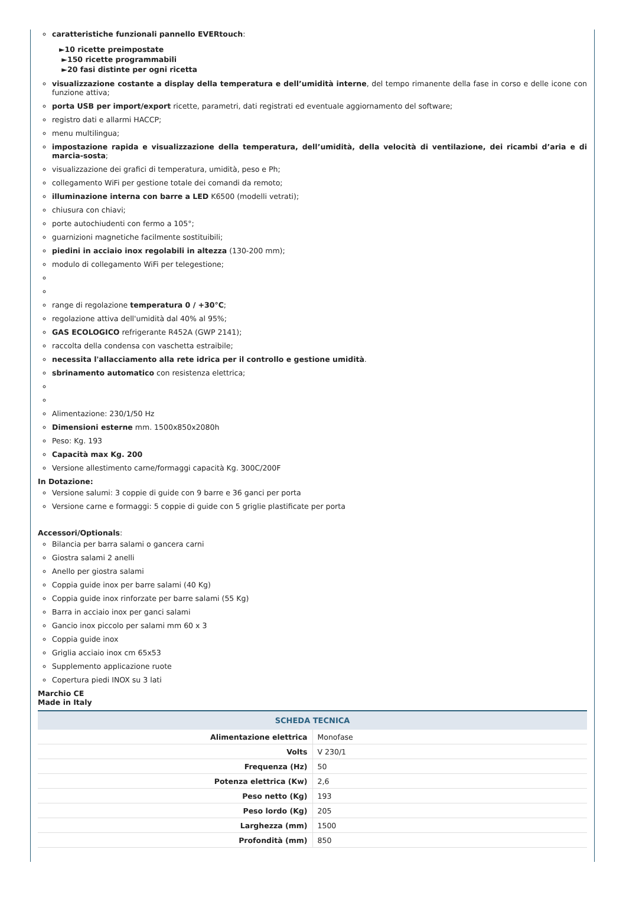caratteristiche funzionali pannello EVERtouch:
►10 ricette preimpostate
►150 ricette programmabili
►20 fasi distinte per ogni ricetta
visualizzazione costante a display della temperatura e dell’umidità interne, del tempo rimanente della fase in corso e delle icone con funzione attiva;
porta USB per import/export ricette, parametri, dati registrati ed eventuale aggiornamento del software;
registro dati e allarmi HACCP;
menu multilingua;
impostazione rapida e visualizzazione della temperatura, dell’umidità, della velocità di ventilazione, dei ricambi d’aria e di marcia-sosta;
visualizzazione dei grafici di temperatura, umidità, peso e Ph;
collegamento WiFi per gestione totale dei comandi da remoto;
illuminazione interna con barre a LED K6500 (modelli vetrati);
chiusura con chiavi;
porte autochiudenti con fermo a 105°;
guarnizioni magnetiche facilmente sostituibili;
piedini in acciaio inox regolabili in altezza (130-200 mm);
modulo di collegamento WiFi per telegestione;
range di regolazione temperatura 0 / +30°C;
regolazione attiva dell'umidità dal 40% al 95%;
GAS ECOLOGICO refrigerante R452A (GWP 2141);
raccolta della condensa con vaschetta estraibile;
necessita l'allacciamento alla rete idrica per il controllo e gestione umidità.
sbrinamento automatico con resistenza elettrica;
Alimentazione: 230/1/50 Hz
Dimensioni esterne mm. 1500x850x2080h
Peso: Kg. 193
Capacità max Kg. 200
Versione allestimento carne/formaggi capacità Kg. 300C/200F
In Dotazione:
Versione salumi: 3 coppie di guide con 9 barre e 36 ganci per porta
Versione carne e formaggi: 5 coppie di guide con 5 griglie plastificate per porta
Accessori/Optionals:
Bilancia per barra salami o gancera carni
Giostra salami 2 anelli
Anello per giostra salami
Coppia guide inox per barre salami (40 Kg)
Coppia guide inox rinforzate per barre salami (55 Kg)
Barra in acciaio inox per ganci salami
Gancio inox piccolo per salami mm 60 x 3
Coppia guide inox
Griglia acciaio inox cm 65x53
Supplemento applicazione ruote
Copertura piedi INOX su 3 lati
Marchio CE
Made in Italy
| SCHEDA TECNICA | |
| --- | --- |
| Alimentazione elettrica | Monofase |
| Volts | V 230/1 |
| Frequenza (Hz) | 50 |
| Potenza elettrica (Kw) | 2,6 |
| Peso netto (Kg) | 193 |
| Peso lordo (Kg) | 205 |
| Larghezza (mm) | 1500 |
| Profondità (mm) | 850 |